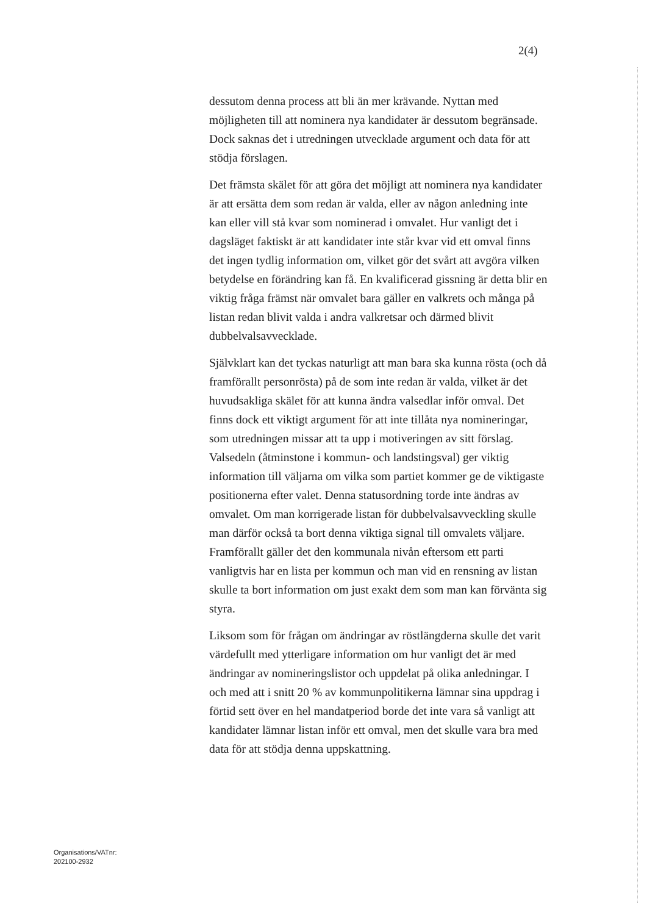2(4)
dessutom denna process att bli än mer krävande. Nyttan med möjligheten till att nominera nya kandidater är dessutom begränsade. Dock saknas det i utredningen utvecklade argument och data för att stödja förslagen.
Det främsta skälet för att göra det möjligt att nominera nya kandidater är att ersätta dem som redan är valda, eller av någon anledning inte kan eller vill stå kvar som nominerad i omvalet. Hur vanligt det i dagsläget faktiskt är att kandidater inte står kvar vid ett omval finns det ingen tydlig information om, vilket gör det svårt att avgöra vilken betydelse en förändring kan få. En kvalificerad gissning är detta blir en viktig fråga främst när omvalet bara gäller en valkrets och många på listan redan blivit valda i andra valkretsar och därmed blivit dubbelvalsavvecklade.
Självklart kan det tyckas naturligt att man bara ska kunna rösta (och då framförallt personrösta) på de som inte redan är valda, vilket är det huvudsakliga skälet för att kunna ändra valsedlar inför omval. Det finns dock ett viktigt argument för att inte tillåta nya nomineringar, som utredningen missar att ta upp i motiveringen av sitt förslag. Valsedeln (åtminstone i kommun- och landstingsval) ger viktig information till väljarna om vilka som partiet kommer ge de viktigaste positionerna efter valet. Denna statusordning torde inte ändras av omvalet. Om man korrigerade listan för dubbelvalsavveckling skulle man därför också ta bort denna viktiga signal till omvalets väljare. Framförallt gäller det den kommunala nivån eftersom ett parti vanligtvis har en lista per kommun och man vid en rensning av listan skulle ta bort information om just exakt dem som man kan förvänta sig styra.
Liksom som för frågan om ändringar av röstlängderna skulle det varit värdefullt med ytterligare information om hur vanligt det är med ändringar av nomineringslistor och uppdelat på olika anledningar. I och med att i snitt 20 % av kommunpolitikerna lämnar sina uppdrag i förtid sett över en hel mandatperiod borde det inte vara så vanligt att kandidater lämnar listan inför ett omval, men det skulle vara bra med data för att stödja denna uppskattning.
Organisations/VATnr:
202100-2932